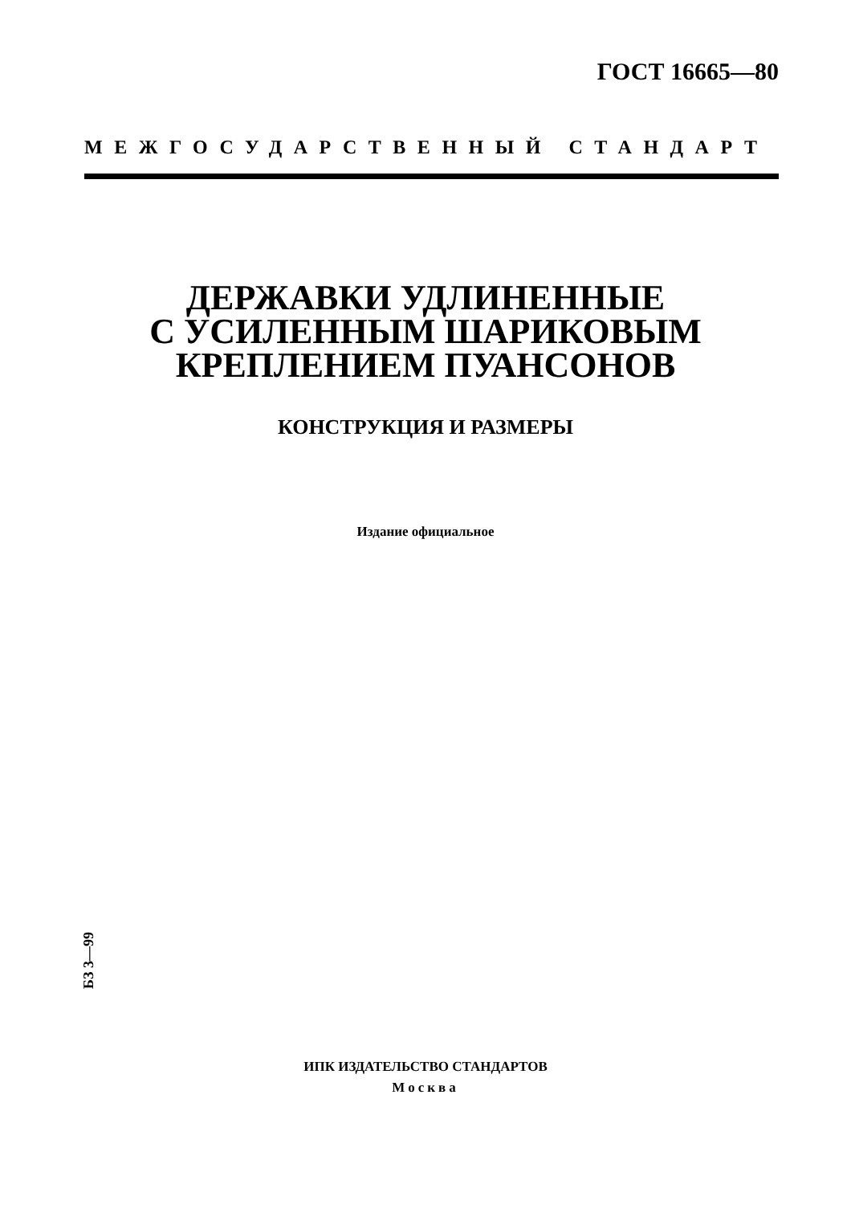ГОСТ 16665—80
МЕЖГОСУДАРСТВЕННЫЙ СТАНДАРТ
ДЕРЖАВКИ УДЛИНЕННЫЕ
С УСИЛЕННЫМ ШАРИКОВЫМ
КРЕПЛЕНИЕМ ПУАНСОНОВ
КОНСТРУКЦИЯ И РАЗМЕРЫ
Издание официальное
БЗ 3—99
ИПК ИЗДАТЕЛЬСТВО СТАНДАРТОВ
Москва